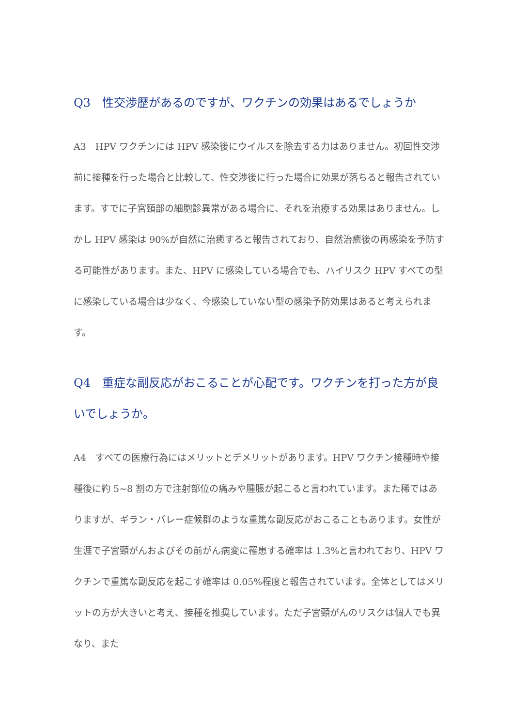Q3　性交渉歴があるのですが、ワクチンの効果はあるでしょうか
A3　HPV ワクチンには HPV 感染後にウイルスを除去する力はありません。初回性交渉前に接種を行った場合と比較して、性交渉後に行った場合に効果が落ちると報告されています。すでに子宮頸部の細胞診異常がある場合に、それを治療する効果はありません。しかし HPV 感染は 90%が自然に治癒すると報告されており、自然治癒後の再感染を予防する可能性があります。また、HPV に感染している場合でも、ハイリスク HPV すべての型に感染している場合は少なく、今感染していない型の感染予防効果はあると考えられます。
Q4　重症な副反応がおこることが心配です。ワクチンを打った方が良いでしょうか。
A4　すべての医療行為にはメリットとデメリットがあります。HPV ワクチン接種時や接種後に約 5~8 割の方で注射部位の痛みや腫脹が起こると言われています。また稀ではありますが、ギラン・バレー症候群のような重篤な副反応がおこることもあります。女性が生涯で子宮頸がんおよびその前がん病変に罹患する確率は 1.3%と言われており、HPV ワクチンで重篤な副反応を起こす確率は 0.05%程度と報告されています。全体としてはメリットの方が大きいと考え、接種を推奨しています。ただ子宮頸がんのリスクは個人でも異なり、また